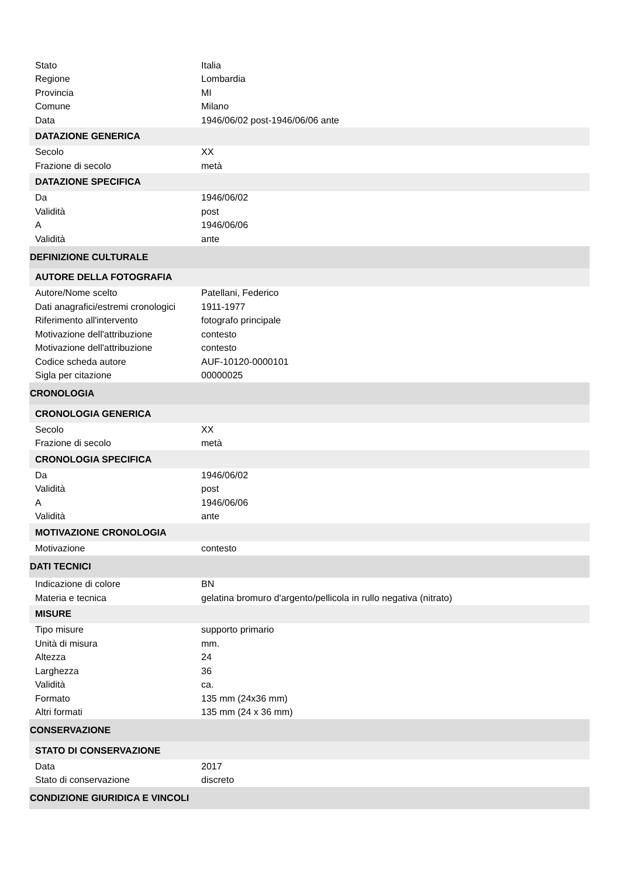| Stato | Italia |
| Regione | Lombardia |
| Provincia | MI |
| Comune | Milano |
| Data | 1946/06/02 post-1946/06/06 ante |
| DATAZIONE GENERICA | |
| Secolo | XX |
| Frazione di secolo | metà |
| DATAZIONE SPECIFICA | |
| Da | 1946/06/02 |
| Validità | post |
| A | 1946/06/06 |
| Validità | ante |
| DEFINIZIONE CULTURALE | |
| AUTORE DELLA FOTOGRAFIA | |
| Autore/Nome scelto | Patellani, Federico |
| Dati anagrafici/estremi cronologici | 1911-1977 |
| Riferimento all'intervento | fotografo principale |
| Motivazione dell'attribuzione | contesto |
| Motivazione dell'attribuzione | contesto |
| Codice scheda autore | AUF-10120-0000101 |
| Sigla per citazione | 00000025 |
| CRONOLOGIA | |
| CRONOLOGIA GENERICA | |
| Secolo | XX |
| Frazione di secolo | metà |
| CRONOLOGIA SPECIFICA | |
| Da | 1946/06/02 |
| Validità | post |
| A | 1946/06/06 |
| Validità | ante |
| MOTIVAZIONE CRONOLOGIA | |
| Motivazione | contesto |
| DATI TECNICI | |
| Indicazione di colore | BN |
| Materia e tecnica | gelatina bromuro d'argento/pellicola in rullo negativa (nitrato) |
| MISURE | |
| Tipo misure | supporto primario |
| Unità di misura | mm. |
| Altezza | 24 |
| Larghezza | 36 |
| Validità | ca. |
| Formato | 135 mm (24x36 mm) |
| Altri formati | 135 mm (24 x 36 mm) |
| CONSERVAZIONE | |
| STATO DI CONSERVAZIONE | |
| Data | 2017 |
| Stato di conservazione | discreto |
| CONDIZIONE GIURIDICA E VINCOLI | |